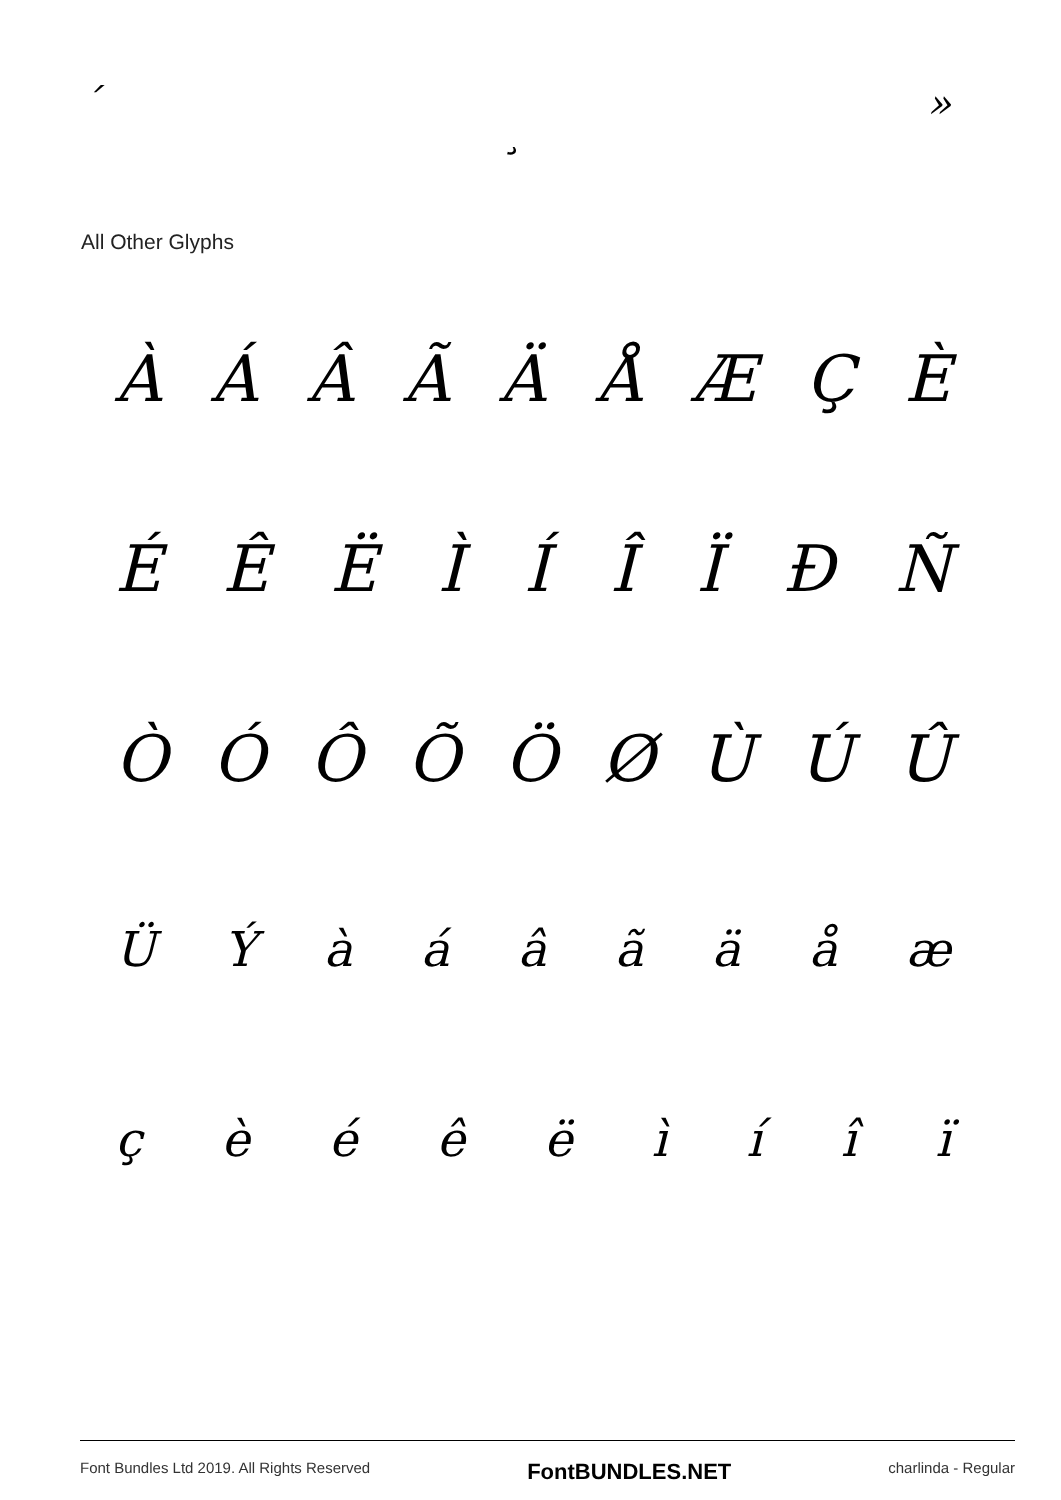´ ¸ »
All Other Glyphs
ÀÁÂÃÄÅÆÇÈ
ÉÊËÌÍÎÏÐÑ
ÒÓÔÕÖØÙÚÛ
ÜÝàáâãäåæ
çèéêëìíîï
Font Bundles Ltd 2019. All Rights Reserved FontBUNDLES.NET charlinda - Regular